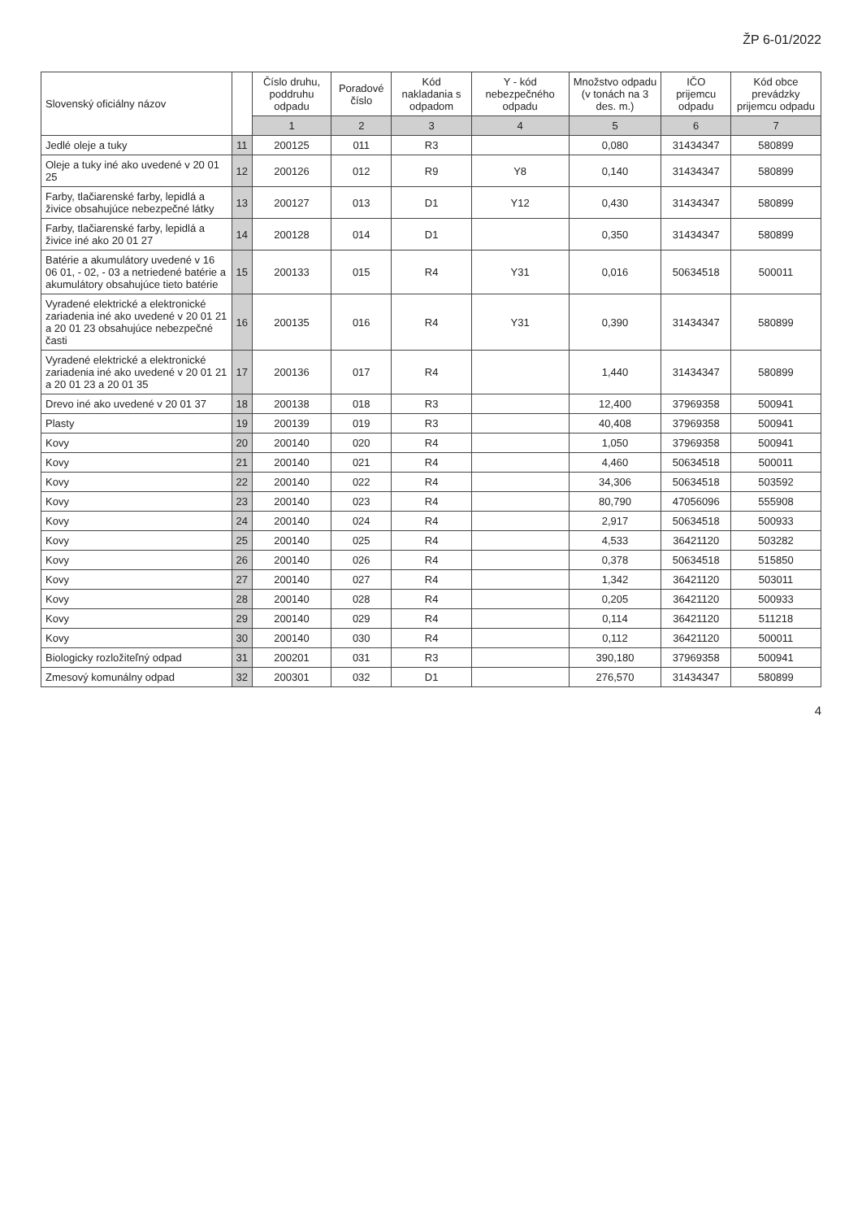ŽP 6-01/2022
| Slovenský oficiálny názov | | Číslo druhu, poddruhu odpadu | Poradové číslo | Kód nakladania s odpadom | Y - kód nebezpečného odpadu | Množstvo odpadu (v tonách na 3 des. m.) | IČO prijemcu odpadu | Kód obce prevádzky prijemcu odpadu |
| --- | --- | --- | --- | --- | --- | --- | --- | --- |
| | | 1 | 2 | 3 | 4 | 5 | 6 | 7 |
| Jedlé oleje a tuky | 11 | 200125 | 011 | R3 | | 0,080 | 31434347 | 580899 |
| Oleje a tuky iné ako uvedené v 20 01 25 | 12 | 200126 | 012 | R9 | Y8 | 0,140 | 31434347 | 580899 |
| Farby, tlačiarenské farby, lepidlá a živice obsahujúce nebezpečné látky | 13 | 200127 | 013 | D1 | Y12 | 0,430 | 31434347 | 580899 |
| Farby, tlačiarenské farby, lepidlá a živice iné ako 20 01 27 | 14 | 200128 | 014 | D1 | | 0,350 | 31434347 | 580899 |
| Batérie a akumulátory uvedené v 16 06 01, - 02, - 03 a netriedené batérie a akumulátory obsahujúce tieto batérie | 15 | 200133 | 015 | R4 | Y31 | 0,016 | 50634518 | 500011 |
| Vyradené elektrické a elektronické zariadenia iné ako uvedené v 20 01 21 a 20 01 23 obsahujúce nebezpečné časti | 16 | 200135 | 016 | R4 | Y31 | 0,390 | 31434347 | 580899 |
| Vyradené elektrické a elektronické zariadenia iné ako uvedené v 20 01 21 a 20 01 23 a 20 01 35 | 17 | 200136 | 017 | R4 | | 1,440 | 31434347 | 580899 |
| Drevo iné ako uvedené v 20 01 37 | 18 | 200138 | 018 | R3 | | 12,400 | 37969358 | 500941 |
| Plasty | 19 | 200139 | 019 | R3 | | 40,408 | 37969358 | 500941 |
| Kovy | 20 | 200140 | 020 | R4 | | 1,050 | 37969358 | 500941 |
| Kovy | 21 | 200140 | 021 | R4 | | 4,460 | 50634518 | 500011 |
| Kovy | 22 | 200140 | 022 | R4 | | 34,306 | 50634518 | 503592 |
| Kovy | 23 | 200140 | 023 | R4 | | 80,790 | 47056096 | 555908 |
| Kovy | 24 | 200140 | 024 | R4 | | 2,917 | 50634518 | 500933 |
| Kovy | 25 | 200140 | 025 | R4 | | 4,533 | 36421120 | 503282 |
| Kovy | 26 | 200140 | 026 | R4 | | 0,378 | 50634518 | 515850 |
| Kovy | 27 | 200140 | 027 | R4 | | 1,342 | 36421120 | 503011 |
| Kovy | 28 | 200140 | 028 | R4 | | 0,205 | 36421120 | 500933 |
| Kovy | 29 | 200140 | 029 | R4 | | 0,114 | 36421120 | 511218 |
| Kovy | 30 | 200140 | 030 | R4 | | 0,112 | 36421120 | 500011 |
| Biologicky rozložiteľný odpad | 31 | 200201 | 031 | R3 | | 390,180 | 37969358 | 500941 |
| Zmesový komunálny odpad | 32 | 200301 | 032 | D1 | | 276,570 | 31434347 | 580899 |
4